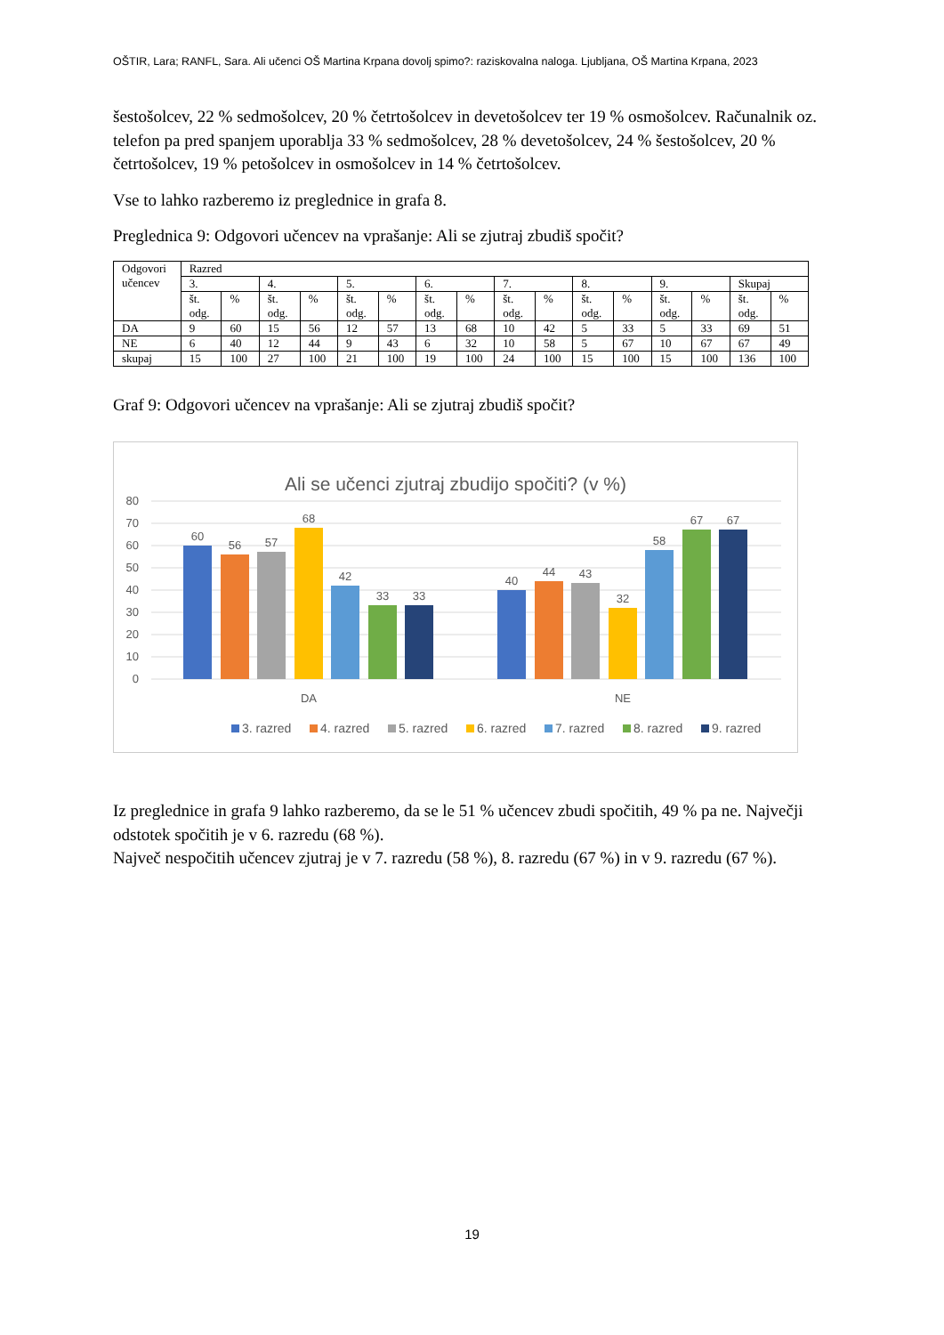OŠTIR, Lara; RANFL, Sara. Ali učenci OŠ Martina Krpana dovolj spimo?: raziskovalna naloga. Ljubljana, OŠ Martina Krpana, 2023
šestošolcev, 22 % sedmošolcev, 20 % četrtošolcev in devetošolcev ter 19 % osmošolcev. Računalnik oz. telefon pa pred spanjem uporablja 33 % sedmošolcev, 28 % devetošolcev, 24 % šestošolcev, 20 % četrtošolcev, 19 % petošolcev in osmošolcev in 14 % četrtošolcev.
Vse to lahko razberemo iz preglednice in grafa 8.
Preglednica 9: Odgovori učencev na vprašanje: Ali se zjutraj zbudiš spočit?
| Odgovori učencev | Razred | | | | | | | | | | | | | | | |
| --- | --- | --- | --- | --- | --- | --- | --- | --- | --- | --- | --- | --- | --- | --- | --- | --- |
| | 3. | | 4. | | 5. | | 6. | | 7. | | 8. | | 9. | | Skupaj | |
| | št. odg. | % | št. odg. | % | št. odg. | % | št. odg. | % | št. odg. | % | št. odg. | % | št. odg. | % | št. odg. | % |
| DA | 9 | 60 | 15 | 56 | 12 | 57 | 13 | 68 | 10 | 42 | 5 | 33 | 5 | 33 | 69 | 51 |
| NE | 6 | 40 | 12 | 44 | 9 | 43 | 6 | 32 | 10 | 58 | 5 | 67 | 10 | 67 | 67 | 49 |
| skupaj | 15 | 100 | 27 | 100 | 21 | 100 | 19 | 100 | 24 | 100 | 15 | 100 | 15 | 100 | 136 | 100 |
Graf 9: Odgovori učencev na vprašanje: Ali se zjutraj zbudiš spočit?
Ali se učenci zjutraj zbudijo spočiti? (v %)
80
70
60
50
40
30
20
10
0
60
56
57
68
42
33
33
40
44
43
32
58
67
67
DA
NE
3. razred
4. razred
5. razred
6. razred
7. razred
8. razred
9. razred
Iz preglednice in grafa 9 lahko razberemo, da se le 51 % učencev zbudi spočitih, 49 % pa ne. Največji odstotek spočitih je v 6. razredu (68 %).
Največ nespočitih učencev zjutraj je v 7. razredu (58 %), 8. razredu (67 %) in v 9. razredu (67 %).
19